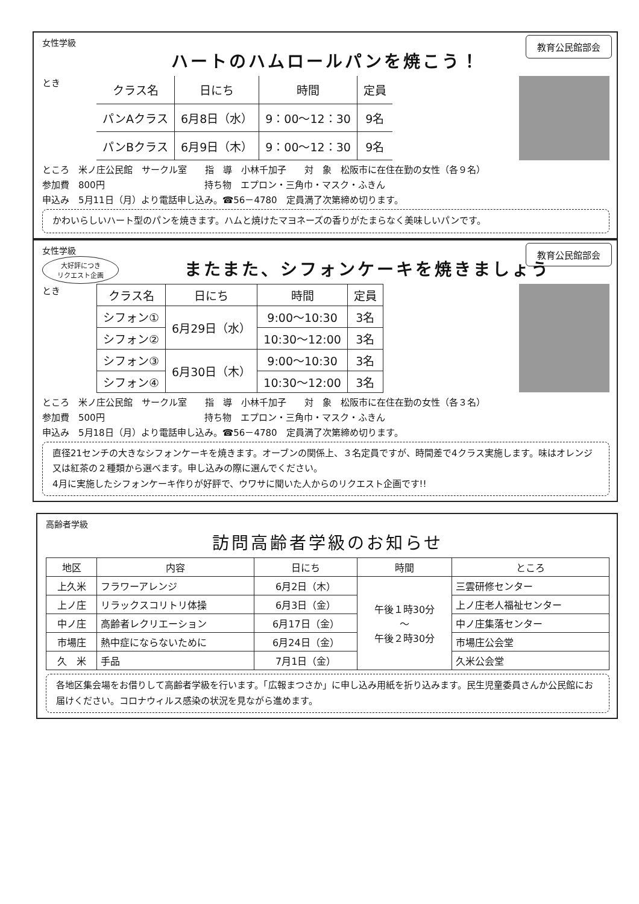女性学級
教育公民館部会
ハートのハムロールパンを焼こう！
とき
| クラス名 | 日にち | 時間 | 定員 |
| --- | --- | --- | --- |
| パンAクラス | 6月8日（水） | 9：00～12：30 | 9名 |
| パンBクラス | 6月9日（木） | 9：00～12：30 | 9名 |
ところ　米ノ庄公民館　サークル室　　指　導　小林千加子　　対　象　松阪市に在住在勤の女性（各９名）
参加費　800円　　　　　　　　　　　持ち物　エプロン・三角巾・マスク・ふきん
申込み　5月11日（月）より電話申し込み。☎56－4780　定員満了次第締め切ります。
かわいらしいハート型のパンを焼きます。ハムと焼けたマヨネーズの香りがたまらなく美味しいパンです。
女性学級
教育公民館部会
大好評につき
リクエスト企画
またまた、シフォンケーキを焼きましょう
とき
| クラス名 | 日にち | 時間 | 定員 |
| --- | --- | --- | --- |
| シフォン① | 6月29日（水） | 9:00～10:30 | 3名 |
| シフォン② | | 10:30～12:00 | 3名 |
| シフォン③ | 6月30日（木） | 9:00～10:30 | 3名 |
| シフォン④ | | 10:30～12:00 | 3名 |
ところ　米ノ庄公民館　サークル室　　指　導　小林千加子　　対　象　松阪市に在住在勤の女性（各３名）
参加費　500円　　　　　　　　　　　持ち物　エプロン・三角巾・マスク・ふきん
申込み　5月18日（月）より電話申し込み。☎56－4780　定員満了次第締め切ります。
直径21センチの大きなシフォンケーキを焼きます。オーブンの関係上、３名定員ですが、時間差で4クラス実施します。味はオレンジ又は紅茶の２種類から選べます。申し込みの際に選んでください。
4月に実施したシフォンケーキ作りが好評で、ウワサに聞いた人からのリクエスト企画です!!
高齢者学級
訪問高齢者学級のお知らせ
| 地区 | 内容 | 日にち | 時間 | ところ |
| --- | --- | --- | --- | --- |
| 上久米 | フラワーアレンジ | 6月2日（木） | 午後１時30分 ～ 午後２時30分 | 三雲研修センター |
| 上ノ庄 | リラックスコリトリ体操 | 6月3日（金） | | 上ノ庄老人福祉センター |
| 中ノ庄 | 高齢者レクリエーション | 6月17日（金） | | 中ノ庄集落センター |
| 市場庄 | 熱中症にならないために | 6月24日（金） | | 市場庄公会堂 |
| 久 米 | 手品 | 7月1日（金） | | 久米公会堂 |
各地区集会場をお借りして高齢者学級を行います。「広報まつさか」に申し込み用紙を折り込みます。民生児童委員さんか公民館にお届けください。コロナウィルス感染の状況を見ながら進めます。